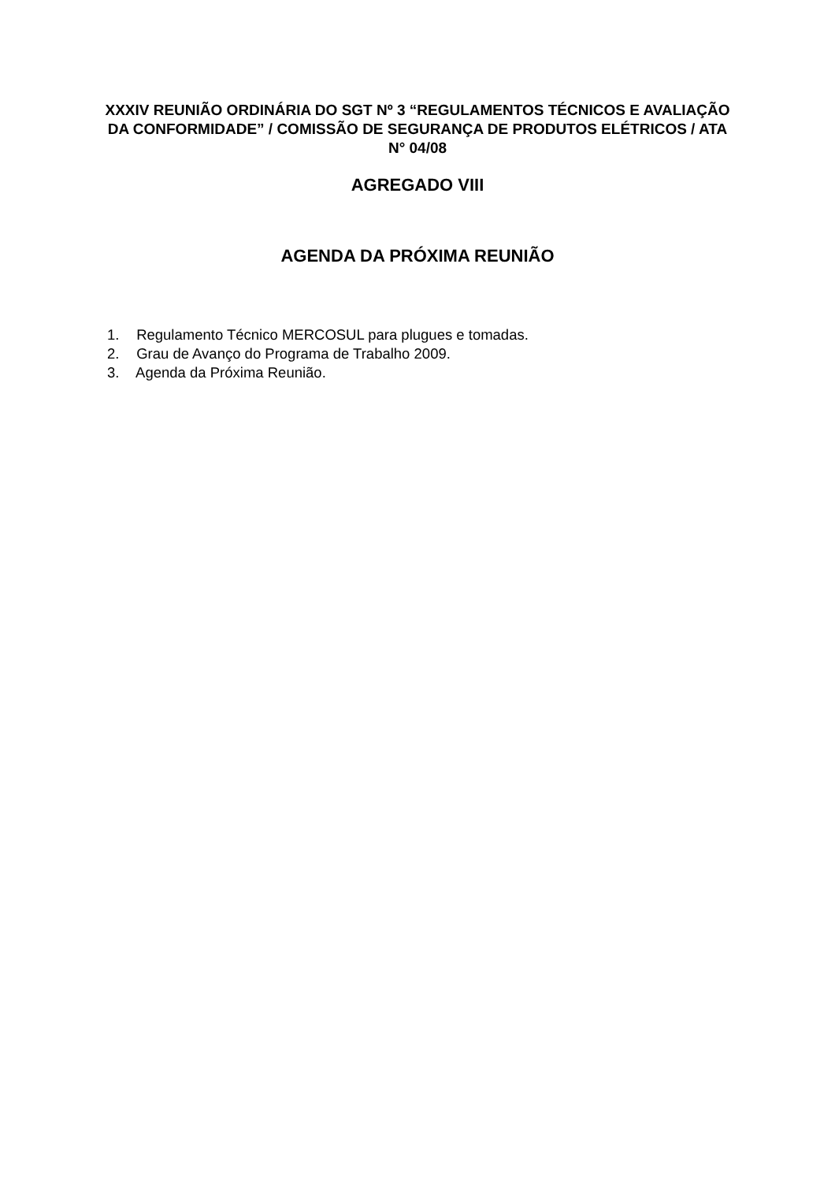XXXIV REUNIÃO ORDINÁRIA DO SGT Nº 3 “REGULAMENTOS TÉCNICOS E AVALIAÇÃO DA CONFORMIDADE” / COMISSÃO DE SEGURANÇA DE PRODUTOS ELÉTRICOS / ATA N° 04/08
AGREGADO VIII
AGENDA DA PRÓXIMA REUNIÃO
1. Regulamento Técnico MERCOSUL para plugues e tomadas.
2. Grau de Avanço do Programa de Trabalho 2009.
3. Agenda da Próxima Reunião.